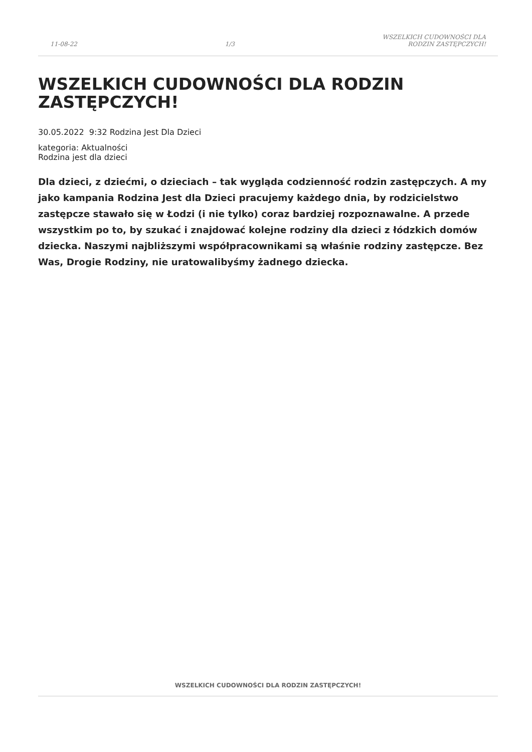11-08-22
1/3
WSZELKICH CUDOWNOŚCI DLA
RODZIN ZASTĘPCZYCH!
WSZELKICH CUDOWNOŚCI DLA RODZIN ZASTĘPCZYCH!
30.05.2022 9:32 Rodzina Jest Dla Dzieci
kategoria: Aktualności
Rodzina jest dla dzieci
Dla dzieci, z dziećmi, o dzieciach – tak wygląda codzienność rodzin zastępczych. A my jako kampania Rodzina Jest dla Dzieci pracujemy każdego dnia, by rodzicielstwo zastępcze stawało się w Łodzi (i nie tylko) coraz bardziej rozpoznawalne. A przede wszystkim po to, by szukać i znajdować kolejne rodziny dla dzieci z łódzkich domów dziecka. Naszymi najbliższymi współpracownikami są właśnie rodziny zastępcze. Bez Was, Drogie Rodziny, nie uratowalibyśmy żadnego dziecka.
WSZELKICH CUDOWNOŚCI DLA RODZIN ZASTĘPCZYCH!